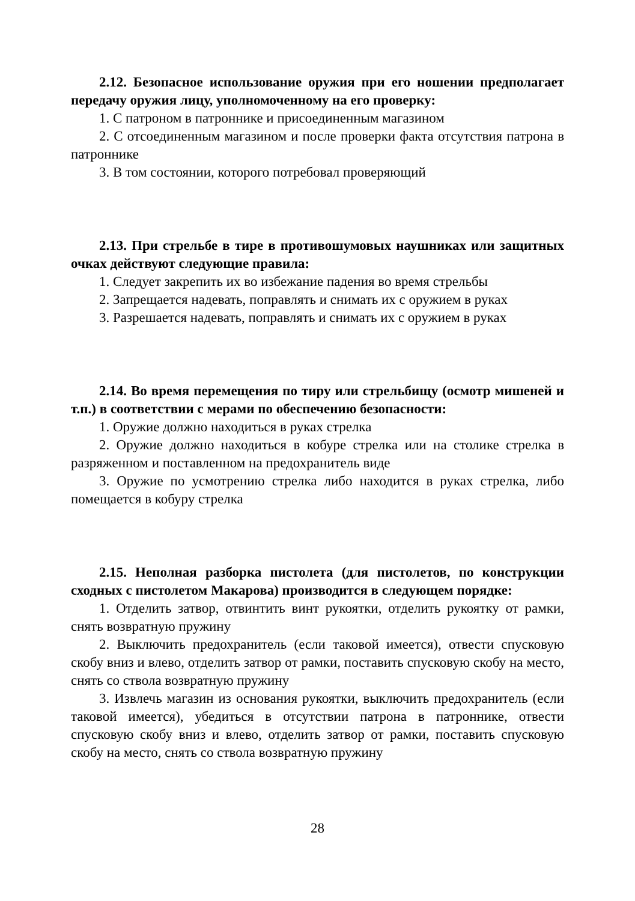2.12. Безопасное использование оружия при его ношении предполагает передачу оружия лицу, уполномоченному на его проверку:
1. С патроном в патроннике и присоединенным магазином
2. С отсоединенным магазином и после проверки факта отсутствия патрона в патроннике
3. В том состоянии, которого потребовал проверяющий
2.13. При стрельбе в тире в противошумовых наушниках или защитных очках действуют следующие правила:
1. Следует закрепить их во избежание падения во время стрельбы
2. Запрещается надевать, поправлять и снимать их с оружием в руках
3. Разрешается надевать, поправлять и снимать их с оружием в руках
2.14. Во время перемещения по тиру или стрельбищу (осмотр мишеней и т.п.) в соответствии с мерами по обеспечению безопасности:
1. Оружие должно находиться в руках стрелка
2. Оружие должно находиться в кобуре стрелка или на столике стрелка в разряженном и поставленном на предохранитель виде
3. Оружие по усмотрению стрелка либо находится в руках стрелка, либо помещается в кобуру стрелка
2.15. Неполная разборка пистолета (для пистолетов, по конструкции сходных с пистолетом Макарова) производится в следующем порядке:
1. Отделить затвор, отвинтить винт рукоятки, отделить рукоятку от рамки, снять возвратную пружину
2. Выключить предохранитель (если таковой имеется), отвести спусковую скобу вниз и влево, отделить затвор от рамки, поставить спусковую скобу на место, снять со ствола возвратную пружину
3. Извлечь магазин из основания рукоятки, выключить предохранитель (если таковой имеется), убедиться в отсутствии патрона в патроннике, отвести спусковую скобу вниз и влево, отделить затвор от рамки, поставить спусковую скобу на место, снять со ствола возвратную пружину
28